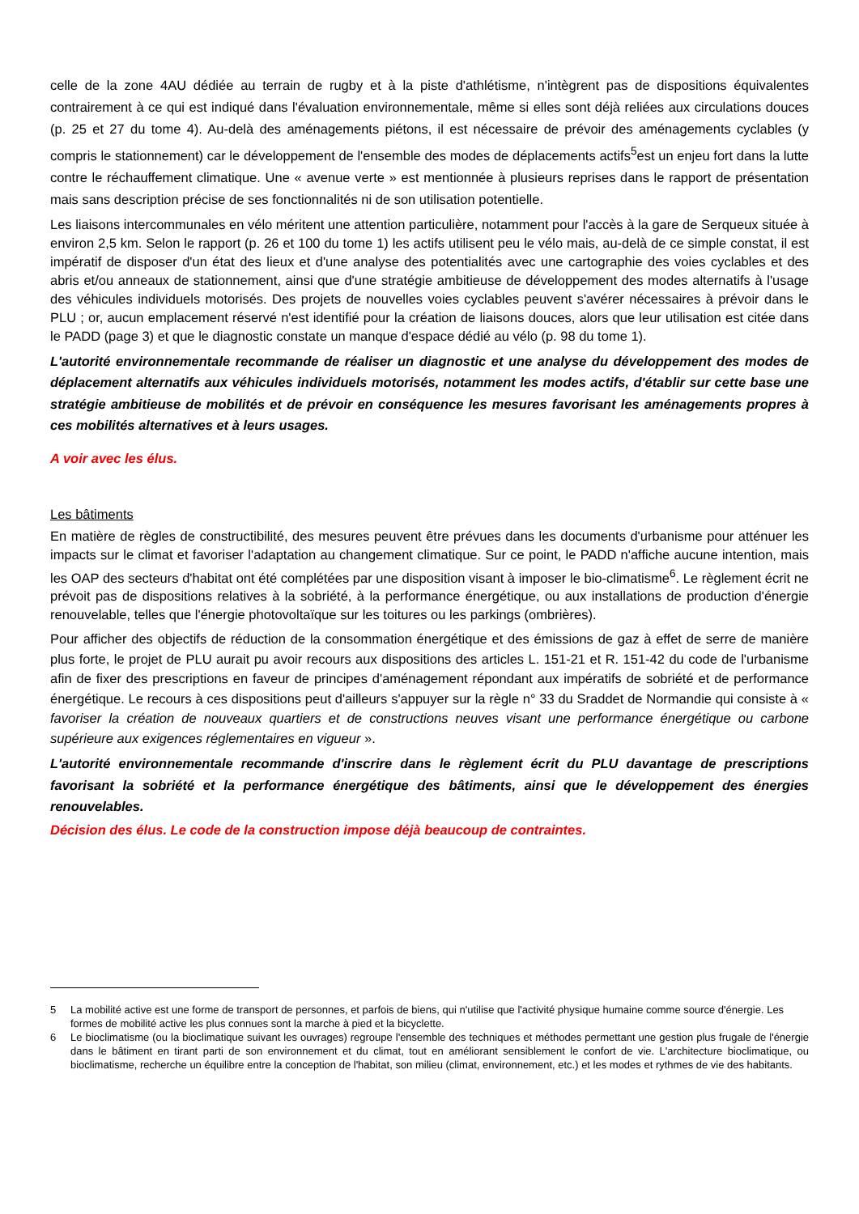celle de la zone 4AU dédiée au terrain de rugby et à la piste d'athlétisme, n'intègrent pas de dispositions équivalentes contrairement à ce qui est indiqué dans l'évaluation environnementale, même si elles sont déjà reliées aux circulations douces (p. 25 et 27 du tome 4). Au-delà des aménagements piétons, il est nécessaire de prévoir des aménagements cyclables (y compris le stationnement) car le développement de l'ensemble des modes de déplacements actifs<sup>5</sup>est un enjeu fort dans la lutte contre le réchauffement climatique. Une « avenue verte » est mentionnée à plusieurs reprises dans le rapport de présentation mais sans description précise de ses fonctionnalités ni de son utilisation potentielle.
Les liaisons intercommunales en vélo méritent une attention particulière, notamment pour l'accès à la gare de Serqueux située à environ 2,5 km. Selon le rapport (p. 26 et 100 du tome 1) les actifs utilisent peu le vélo mais, au-delà de ce simple constat, il est impératif de disposer d'un état des lieux et d'une analyse des potentialités avec une cartographie des voies cyclables et des abris et/ou anneaux de stationnement, ainsi que d'une stratégie ambitieuse de développement des modes alternatifs à l'usage des véhicules individuels motorisés. Des projets de nouvelles voies cyclables peuvent s'avérer nécessaires à prévoir dans le PLU ; or, aucun emplacement réservé n'est identifié pour la création de liaisons douces, alors que leur utilisation est citée dans le PADD (page 3) et que le diagnostic constate un manque d'espace dédié au vélo (p. 98 du tome 1).
L'autorité environnementale recommande de réaliser un diagnostic et une analyse du développement des modes de déplacement alternatifs aux véhicules individuels motorisés, notamment les modes actifs, d'établir sur cette base une stratégie ambitieuse de mobilités et de prévoir en conséquence les mesures favorisant les aménagements propres à ces mobilités alternatives et à leurs usages.
A voir avec les élus.
Les bâtiments
En matière de règles de constructibilité, des mesures peuvent être prévues dans les documents d'urbanisme pour atténuer les impacts sur le climat et favoriser l'adaptation au changement climatique. Sur ce point, le PADD n'affiche aucune intention, mais les OAP des secteurs d'habitat ont été complétées par une disposition visant à imposer le bio-climatisme<sup>6</sup>. Le règlement écrit ne prévoit pas de dispositions relatives à la sobriété, à la performance énergétique, ou aux installations de production d'énergie renouvelable, telles que l'énergie photovoltaïque sur les toitures ou les parkings (ombrières).
Pour afficher des objectifs de réduction de la consommation énergétique et des émissions de gaz à effet de serre de manière plus forte, le projet de PLU aurait pu avoir recours aux dispositions des articles L. 151-21 et R. 151-42 du code de l'urbanisme afin de fixer des prescriptions en faveur de principes d'aménagement répondant aux impératifs de sobriété et de performance énergétique. Le recours à ces dispositions peut d'ailleurs s'appuyer sur la règle n° 33 du Sraddet de Normandie qui consiste à « favoriser la création de nouveaux quartiers et de constructions neuves visant une performance énergétique ou carbone supérieure aux exigences réglementaires en vigueur ».
L'autorité environnementale recommande d'inscrire dans le règlement écrit du PLU davantage de prescriptions favorisant la sobriété et la performance énergétique des bâtiments, ainsi que le développement des énergies renouvelables.
Décision des élus. Le code de la construction impose déjà beaucoup de contraintes.
5 La mobilité active est une forme de transport de personnes, et parfois de biens, qui n'utilise que l'activité physique humaine comme source d'énergie. Les formes de mobilité active les plus connues sont la marche à pied et la bicyclette.
6 Le bioclimatisme (ou la bioclimatique suivant les ouvrages) regroupe l'ensemble des techniques et méthodes permettant une gestion plus frugale de l'énergie dans le bâtiment en tirant parti de son environnement et du climat, tout en améliorant sensiblement le confort de vie. L'architecture bioclimatique, ou bioclimatisme, recherche un équilibre entre la conception de l'habitat, son milieu (climat, environnement, etc.) et les modes et rythmes de vie des habitants.